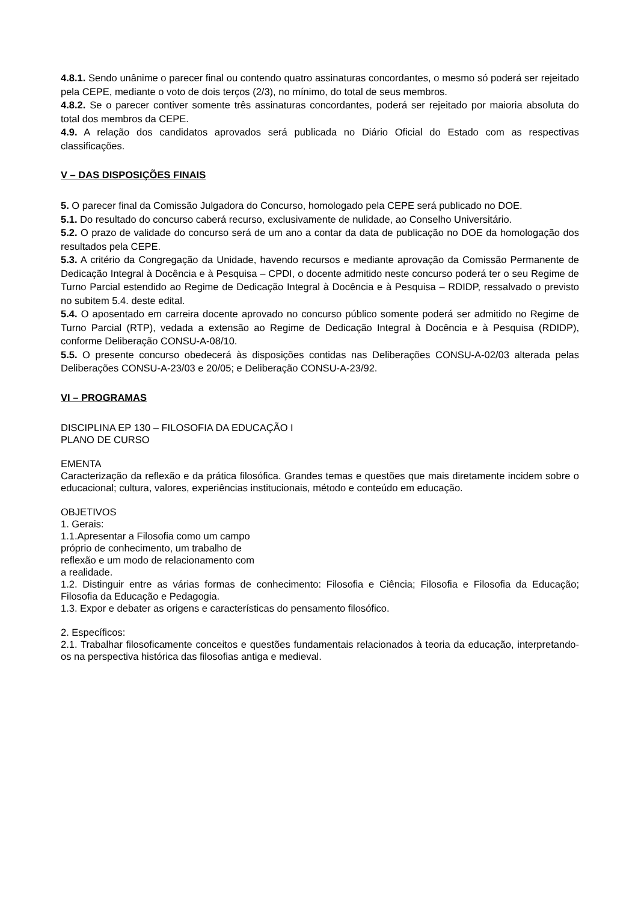4.8.1. Sendo unânime o parecer final ou contendo quatro assinaturas concordantes, o mesmo só poderá ser rejeitado pela CEPE, mediante o voto de dois terços (2/3), no mínimo, do total de seus membros.
4.8.2. Se o parecer contiver somente três assinaturas concordantes, poderá ser rejeitado por maioria absoluta do total dos membros da CEPE.
4.9. A relação dos candidatos aprovados será publicada no Diário Oficial do Estado com as respectivas classificações.
V – DAS DISPOSIÇÕES FINAIS
5. O parecer final da Comissão Julgadora do Concurso, homologado pela CEPE será publicado no DOE.
5.1. Do resultado do concurso caberá recurso, exclusivamente de nulidade, ao Conselho Universitário.
5.2. O prazo de validade do concurso será de um ano a contar da data de publicação no DOE da homologação dos resultados pela CEPE.
5.3. A critério da Congregação da Unidade, havendo recursos e mediante aprovação da Comissão Permanente de Dedicação Integral à Docência e à Pesquisa – CPDI, o docente admitido neste concurso poderá ter o seu Regime de Turno Parcial estendido ao Regime de Dedicação Integral à Docência e à Pesquisa – RDIDP, ressalvado o previsto no subitem 5.4. deste edital.
5.4. O aposentado em carreira docente aprovado no concurso público somente poderá ser admitido no Regime de Turno Parcial (RTP), vedada a extensão ao Regime de Dedicação Integral à Docência e à Pesquisa (RDIDP), conforme Deliberação CONSU-A-08/10.
5.5. O presente concurso obedecerá às disposições contidas nas Deliberações CONSU-A-02/03 alterada pelas Deliberações CONSU-A-23/03 e 20/05; e Deliberação CONSU-A-23/92.
VI – PROGRAMAS
DISCIPLINA EP 130 – FILOSOFIA DA EDUCAÇÃO I
PLANO DE CURSO
EMENTA
Caracterização da reflexão e da prática filosófica. Grandes temas e questões que mais diretamente incidem sobre o educacional; cultura, valores, experiências institucionais, método e conteúdo em educação.
OBJETIVOS
1. Gerais:
1.1.Apresentar a Filosofia como um campo
próprio de conhecimento, um trabalho de
reflexão e um modo de relacionamento com
a realidade.
1.2. Distinguir entre as várias formas de conhecimento: Filosofia e Ciência; Filosofia e Filosofia da Educação; Filosofia da Educação e Pedagogia.
1.3. Expor e debater as origens e características do pensamento filosófico.
2. Específicos:
2.1. Trabalhar filosoficamente conceitos e questões fundamentais relacionados à teoria da educação, interpretando-os na perspectiva histórica das filosofias antiga e medieval.